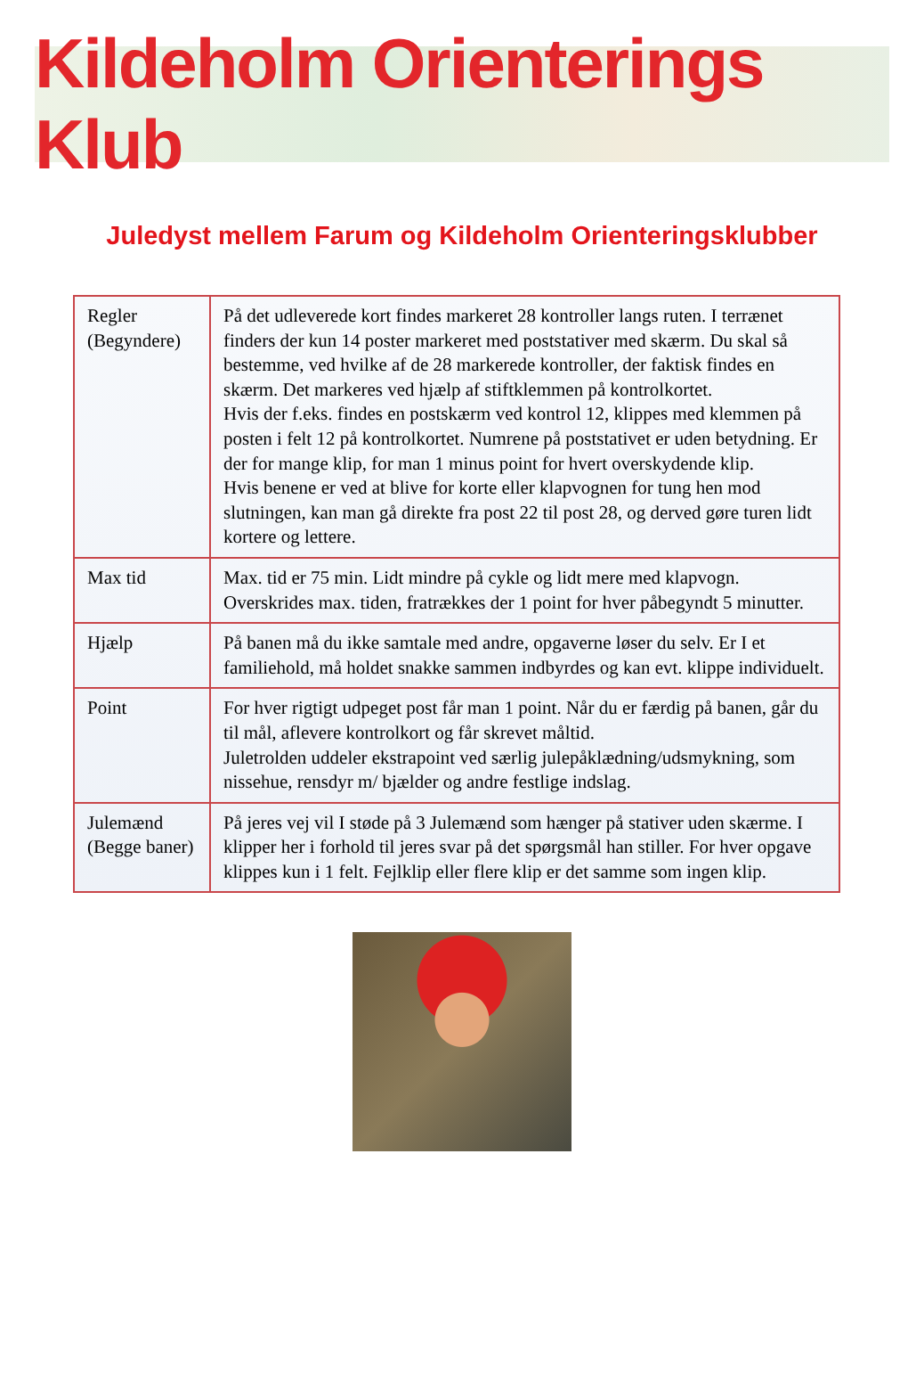Kildeholm Orienterings Klub
Juledyst mellem Farum og Kildeholm Orienteringsklubber
| Regler (Begyndere) | På det udleverede kort findes markeret 28 kontroller langs ruten. I terrænet finders der kun 14 poster markeret med poststativer med skærm. Du skal så bestemme, ved hvilke af de 28 markerede kontroller, der faktisk findes en skærm. Det markeres ved hjælp af stiftklemmen på kontrolkortet. Hvis der f.eks. findes en postskærm ved kontrol 12, klippes med klemmen på posten i felt 12 på kontrolkortet. Numrene på poststativet er uden betydning. Er der for mange klip, for man 1 minus point for hvert overskydende klip. Hvis benene er ved at blive for korte eller klapvognen for tung hen mod slutningen, kan man gå direkte fra post 22 til post 28, og derved gøre turen lidt kortere og lettere. |
| Max tid | Max. tid er 75 min. Lidt mindre på cykle og lidt mere med klapvogn. Overskrides max. tiden, fratrækkes der 1 point for hver påbegyndt 5 minutter. |
| Hjælp | På banen må du ikke samtale med andre, opgaverne løser du selv. Er I et familiehold, må holdet snakke sammen indbyrdes og kan evt. klippe individuelt. |
| Point | For hver rigtigt udpeget post får man 1 point. Når du er færdig på banen, går du til mål, aflevere kontrolkort og får skrevet måltid. Juletrolden uddeler ekstrapoint ved særlig julepåklædning/udsmykning, som nissehue, rensdyr m/ bjælder og andre festlige indslag. |
| Julemænd (Begge baner) | På jeres vej vil I støde på 3 Julemænd som hænger på stativer uden skærme. I klipper her i forhold til jeres svar på det spørgsmål han stiller. For hver opgave klippes kun i 1 felt. Fejlklip eller flere klip er det samme som ingen klip. |